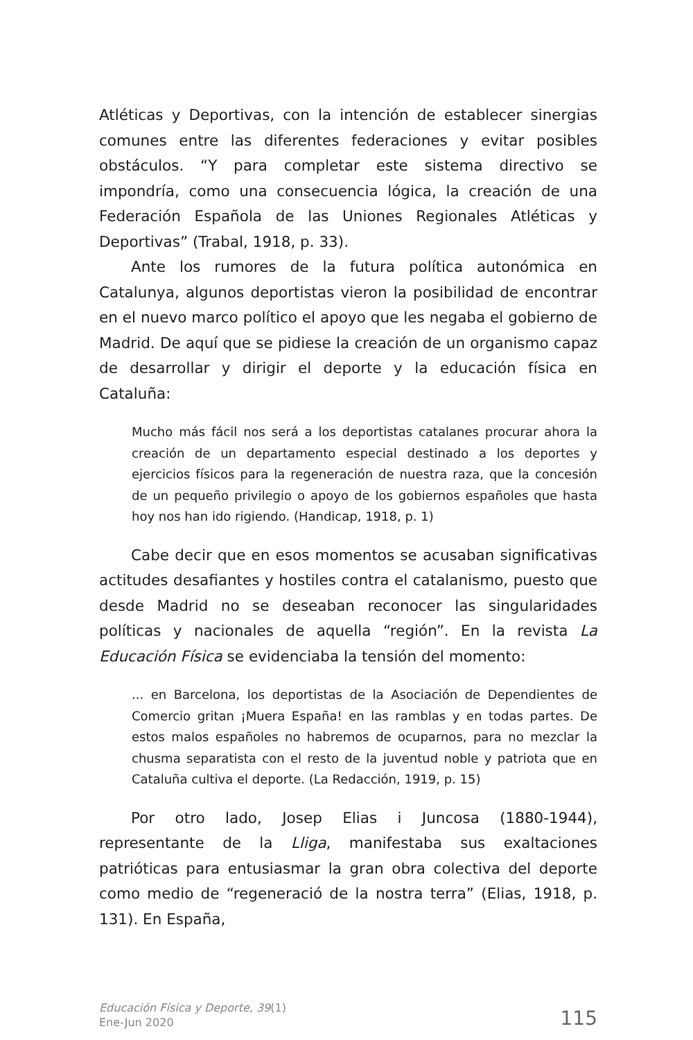Atléticas y Deportivas, con la intención de establecer sinergias comunes entre las diferentes federaciones y evitar posibles obstáculos. “Y para completar este sistema directivo se impondría, como una consecuencia lógica, la creación de una Federación Española de las Uniones Regionales Atléticas y Deportivas” (Trabal, 1918, p. 33).
Ante los rumores de la futura política autonómica en Catalunya, algunos deportistas vieron la posibilidad de encontrar en el nuevo marco político el apoyo que les negaba el gobierno de Madrid. De aquí que se pidiese la creación de un organismo capaz de desarrollar y dirigir el deporte y la educación física en Cataluña:
Mucho más fácil nos será a los deportistas catalanes procurar ahora la creación de un departamento especial destinado a los deportes y ejercicios físicos para la regeneración de nuestra raza, que la concesión de un pequeño privilegio o apoyo de los gobiernos españoles que hasta hoy nos han ido rigiendo. (Handicap, 1918, p. 1)
Cabe decir que en esos momentos se acusaban significativas actitudes desafiantes y hostiles contra el catalanismo, puesto que desde Madrid no se deseaban reconocer las singularidades políticas y nacionales de aquella “región”. En la revista La Educación Física se evidenciaba la tensión del momento:
... en Barcelona, los deportistas de la Asociación de Dependientes de Comercio gritan ¡Muera España! en las ramblas y en todas partes. De estos malos españoles no habremos de ocuparnos, para no mezclar la chusma separatista con el resto de la juventud noble y patriota que en Cataluña cultiva el deporte. (La Redacción, 1919, p. 15)
Por otro lado, Josep Elias i Juncosa (1880-1944), representante de la Lliga, manifestaba sus exaltaciones patrióticas para entusiasmar la gran obra colectiva del deporte como medio de “regeneració de la nostra terra” (Elias, 1918, p. 131). En España,
Educación Física y Deporte, 39(1)
Ene-Jun 2020
115